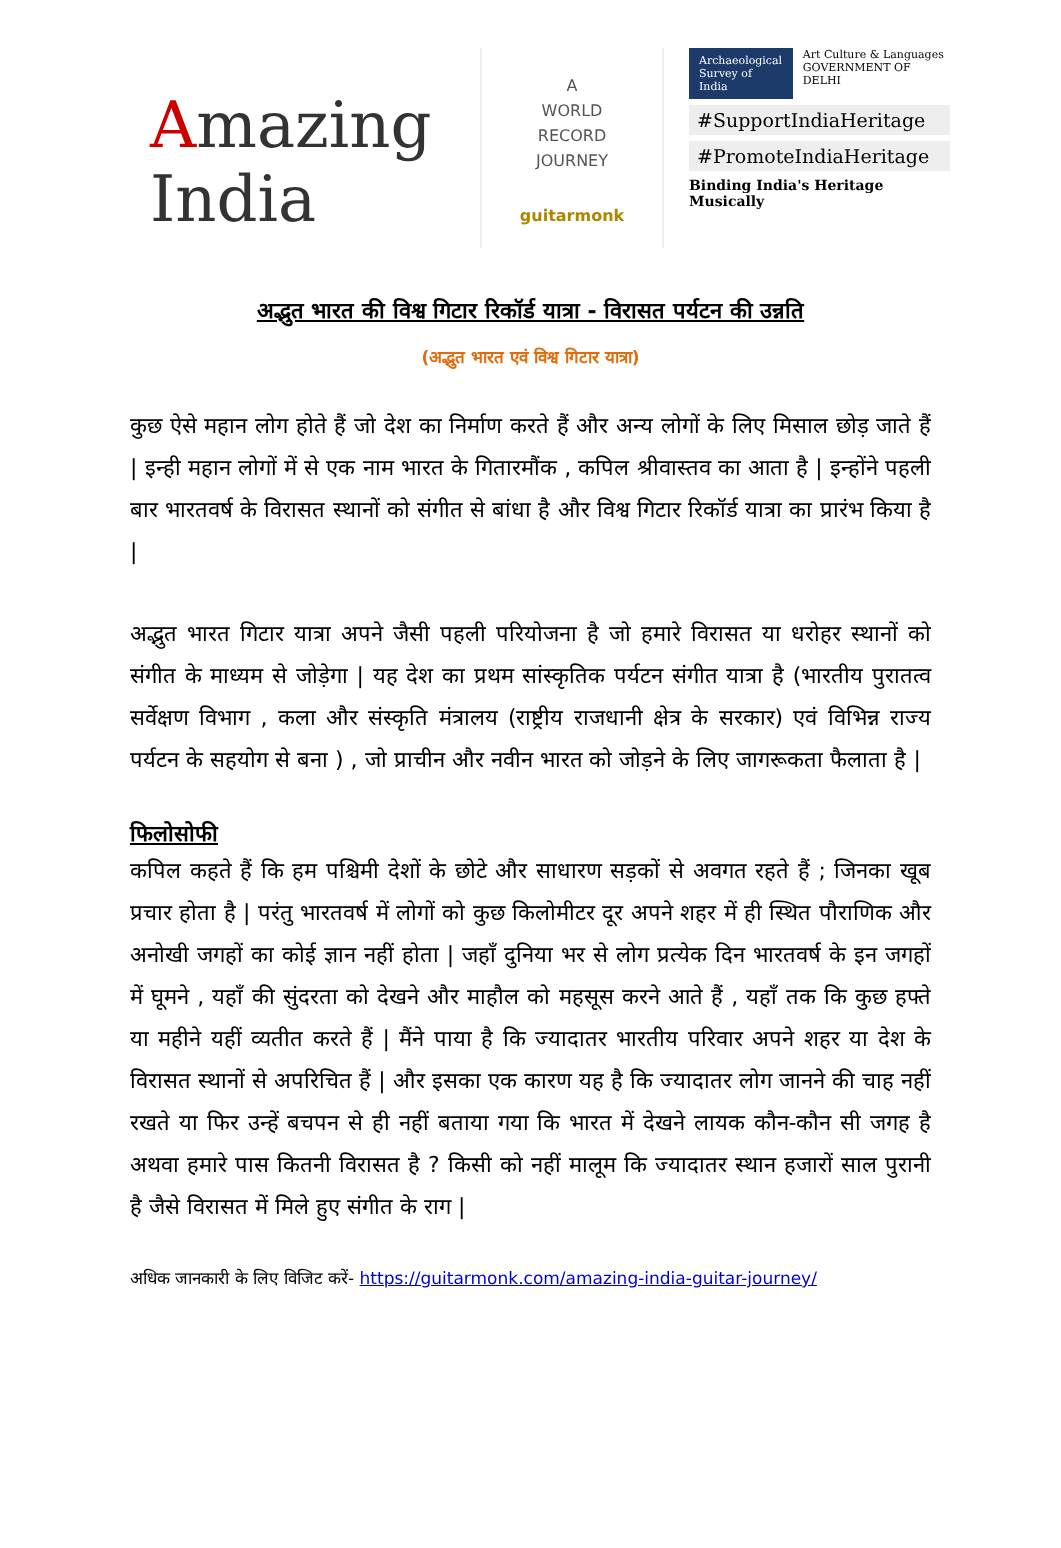Amazing India
A
WORLD
RECORD
JOURNEY
guitarmonk
Archaeological
Survey of India
Art Culture & Languages
GOVERNMENT OF DELHI
#SupportIndiaHeritage
#PromoteIndiaHeritage
Binding India's Heritage Musically
अद्भुत भारत की विश्व गिटार रिकॉर्ड यात्रा - विरासत पर्यटन की उन्नति
(अद्भुत भारत एवं विश्व गिटार यात्रा)
कुछ ऐसे महान लोग होते हैं जो देश का निर्माण करते हैं और अन्य लोगों के लिए मिसाल छोड़ जाते हैं | इन्ही महान लोगों में से एक नाम भारत के गितारमौंक , कपिल श्रीवास्तव का आता है | इन्होंने पहली बार भारतवर्ष के विरासत स्थानों को संगीत से बांधा है और विश्व गिटार रिकॉर्ड यात्रा का प्रारंभ किया है |
अद्भुत भारत गिटार यात्रा अपने जैसी पहली परियोजना है जो हमारे विरासत या धरोहर स्थानों को संगीत के माध्यम से जोड़ेगा | यह देश का प्रथम सांस्कृतिक पर्यटन संगीत यात्रा है (भारतीय पुरातत्व सर्वेक्षण विभाग , कला और संस्कृति मंत्रालय (राष्ट्रीय राजधानी क्षेत्र के सरकार) एवं विभिन्न राज्य पर्यटन के सहयोग से बना ) , जो प्राचीन और नवीन भारत को जोड़ने के लिए जागरूकता फैलाता है |
फिलोसोफी
कपिल कहते हैं कि हम पश्चिमी देशों के छोटे और साधारण सड़कों से अवगत रहते हैं ; जिनका खूब प्रचार होता है | परंतु भारतवर्ष में लोगों को कुछ किलोमीटर दूर अपने शहर में ही स्थित पौराणिक और अनोखी जगहों का कोई ज्ञान नहीं होता | जहाँ दुनिया भर से लोग प्रत्येक दिन भारतवर्ष के इन जगहों में घूमने , यहाँ की सुंदरता को देखने और माहौल को महसूस करने आते हैं , यहाँ तक कि कुछ हफ्ते या महीने यहीं व्यतीत करते हैं | मैंने पाया है कि ज्यादातर भारतीय परिवार अपने शहर या देश के विरासत स्थानों से अपरिचित हैं | और इसका एक कारण यह है कि ज्यादातर लोग जानने की चाह नहीं रखते या फिर उन्हें बचपन से ही नहीं बताया गया कि भारत में देखने लायक कौन-कौन सी जगह है अथवा हमारे पास कितनी विरासत है ? किसी को नहीं मालूम कि ज्यादातर स्थान हजारों साल पुरानी है जैसे विरासत में मिले हुए संगीत के राग |
अधिक जानकारी के लिए विजिट करें- https://guitarmonk.com/amazing-india-guitar-journey/